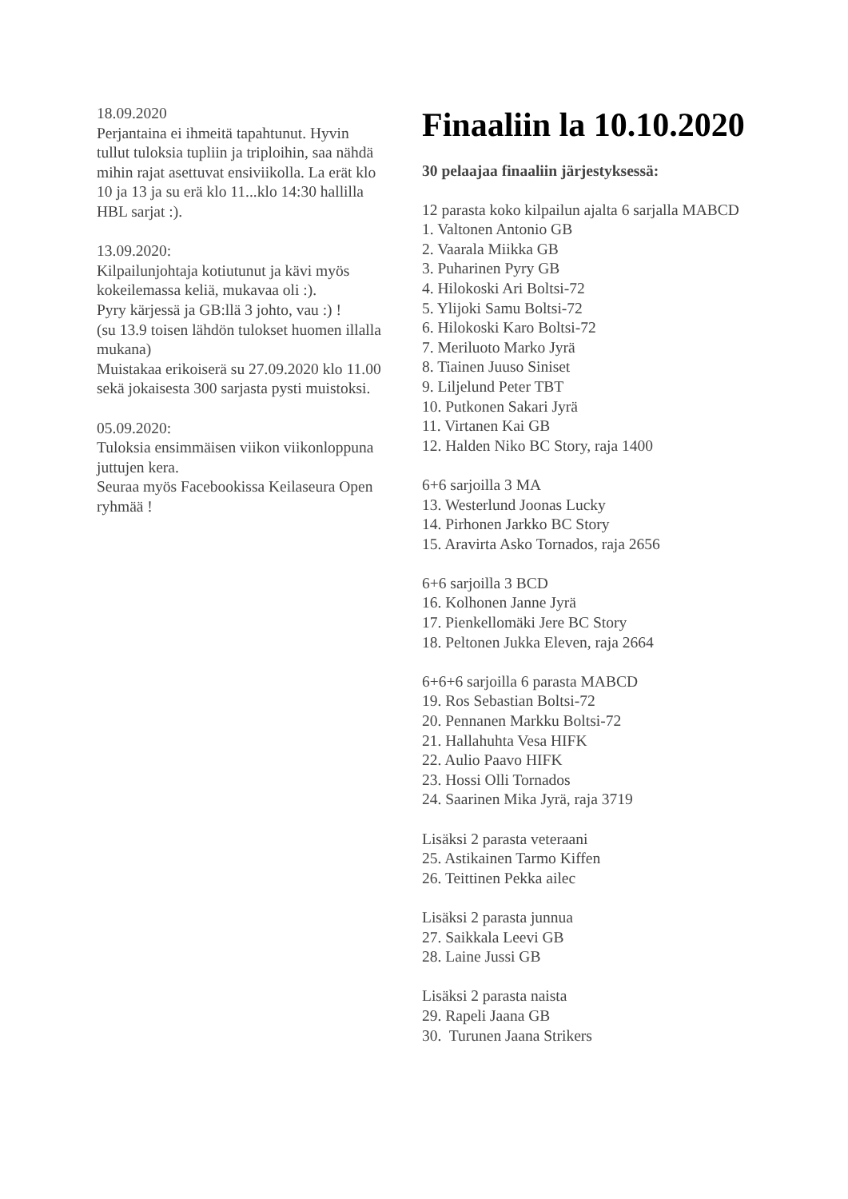18.09.2020
Perjantaina ei ihmeitä tapahtunut. Hyvin tullut tuloksia tupliin ja triploihin, saa nähdä mihin rajat asettuvat ensiviikolla. La erät klo 10 ja 13 ja su erä klo 11...klo 14:30 hallilla HBL sarjat :).
13.09.2020:
Kilpailunjohtaja kotiutunut ja kävi myös kokeilemassa keliä, mukavaa oli :).
Pyry kärjessä ja GB:llä 3 johto, vau :) !
(su 13.9 toisen lähdön tulokset huomen illalla mukana)
Muistakaa erikoiserä su 27.09.2020 klo 11.00 sekä jokaisesta 300 sarjasta pysti muistoksi.
05.09.2020:
Tuloksia ensimmäisen viikon viikonloppuna juttujen kera.
Seuraa myös Facebookissa Keilaseura Open ryhmää !
Finaaliin la 10.10.2020
30 pelaajaa finaaliin järjestyksessä:
12 parasta koko kilpailun ajalta 6 sarjalla MABCD
1. Valtonen Antonio GB
2. Vaarala Miikka GB
3. Puharinen Pyry GB
4. Hilokoski Ari Boltsi-72
5. Ylijoki Samu Boltsi-72
6. Hilokoski Karo Boltsi-72
7. Meriluoto Marko Jyrä
8. Tiainen Juuso Siniset
9. Liljelund Peter TBT
10. Putkonen Sakari Jyrä
11. Virtanen Kai GB
12. Halden Niko BC Story, raja 1400
6+6 sarjoilla 3 MA
13. Westerlund Joonas Lucky
14. Pirhonen Jarkko BC Story
15. Aravirta Asko Tornados, raja 2656
6+6 sarjoilla 3 BCD
16. Kolhonen Janne Jyrä
17. Pienkellomäki Jere BC Story
18. Peltonen Jukka Eleven, raja 2664
6+6+6 sarjoilla 6 parasta MABCD
19. Ros Sebastian Boltsi-72
20. Pennanen Markku Boltsi-72
21. Hallahuhta Vesa HIFK
22. Aulio Paavo HIFK
23. Hossi Olli Tornados
24. Saarinen Mika Jyrä, raja 3719
Lisäksi 2 parasta veteraani
25. Astikainen Tarmo Kiffen
26. Teittinen Pekka ailec
Lisäksi 2 parasta junnua
27. Saikkala Leevi GB
28. Laine Jussi GB
Lisäksi 2 parasta naista
29. Rapeli Jaana GB
30. Turunen Jaana Strikers